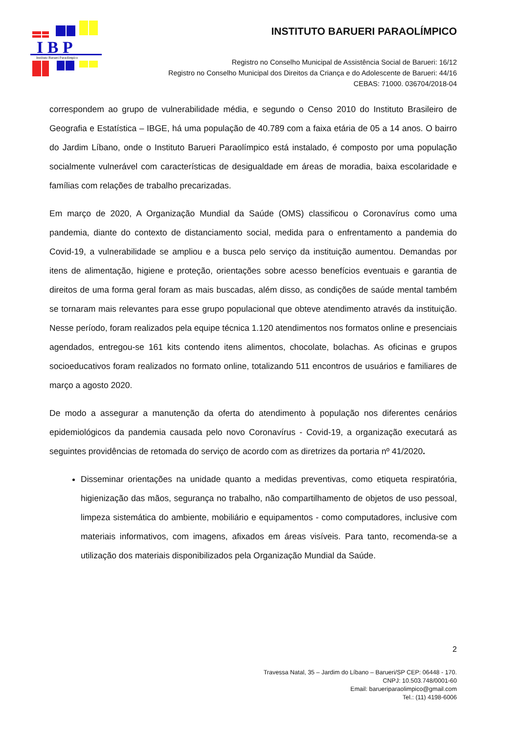I B P
Instituto Barueri Paraolímpico
INSTITUTO BARUERI PARAOLÍMPICO
Registro no Conselho Municipal de Assistência Social de Barueri: 16/12
Registro no Conselho Municipal dos Direitos da Criança e do Adolescente de Barueri: 44/16
CEBAS: 71000. 036704/2018-04
correspondem ao grupo de vulnerabilidade média, e segundo o Censo 2010 do Instituto Brasileiro de Geografia e Estatística – IBGE, há uma população de 40.789 com a faixa etária de 05 a 14 anos. O bairro do Jardim Líbano, onde o Instituto Barueri Paraolímpico está instalado, é composto por uma população socialmente vulnerável com características de desigualdade em áreas de moradia, baixa escolaridade e famílias com relações de trabalho precarizadas.
Em março de 2020, A Organização Mundial da Saúde (OMS) classificou o Coronavírus como uma pandemia, diante do contexto de distanciamento social, medida para o enfrentamento a pandemia do Covid-19, a vulnerabilidade se ampliou e a busca pelo serviço da instituição aumentou. Demandas por itens de alimentação, higiene e proteção, orientações sobre acesso benefícios eventuais e garantia de direitos de uma forma geral foram as mais buscadas, além disso, as condições de saúde mental também se tornaram mais relevantes para esse grupo populacional que obteve atendimento através da instituição. Nesse período, foram realizados pela equipe técnica 1.120 atendimentos nos formatos online e presenciais agendados, entregou-se 161 kits contendo itens alimentos, chocolate, bolachas. As oficinas e grupos socioeducativos foram realizados no formato online, totalizando 511 encontros de usuários e familiares de março a agosto 2020.
De modo a assegurar a manutenção da oferta do atendimento à população nos diferentes cenários epidemiológicos da pandemia causada pelo novo Coronavírus - Covid-19, a organização executará as seguintes providências de retomada do serviço de acordo com as diretrizes da portaria nº 41/2020.
Disseminar orientações na unidade quanto a medidas preventivas, como etiqueta respiratória, higienização das mãos, segurança no trabalho, não compartilhamento de objetos de uso pessoal, limpeza sistemática do ambiente, mobiliário e equipamentos - como computadores, inclusive com materiais informativos, com imagens, afixados em áreas visíveis. Para tanto, recomenda-se a utilização dos materiais disponibilizados pela Organização Mundial da Saúde.
2
Travessa Natal, 35 – Jardim do Líbano – Barueri/SP CEP: 06448 - 170.
CNPJ: 10.503.748/0001-60
Email: barueriparaolimpico@gmail.com
Tel.: (11) 4198-6006